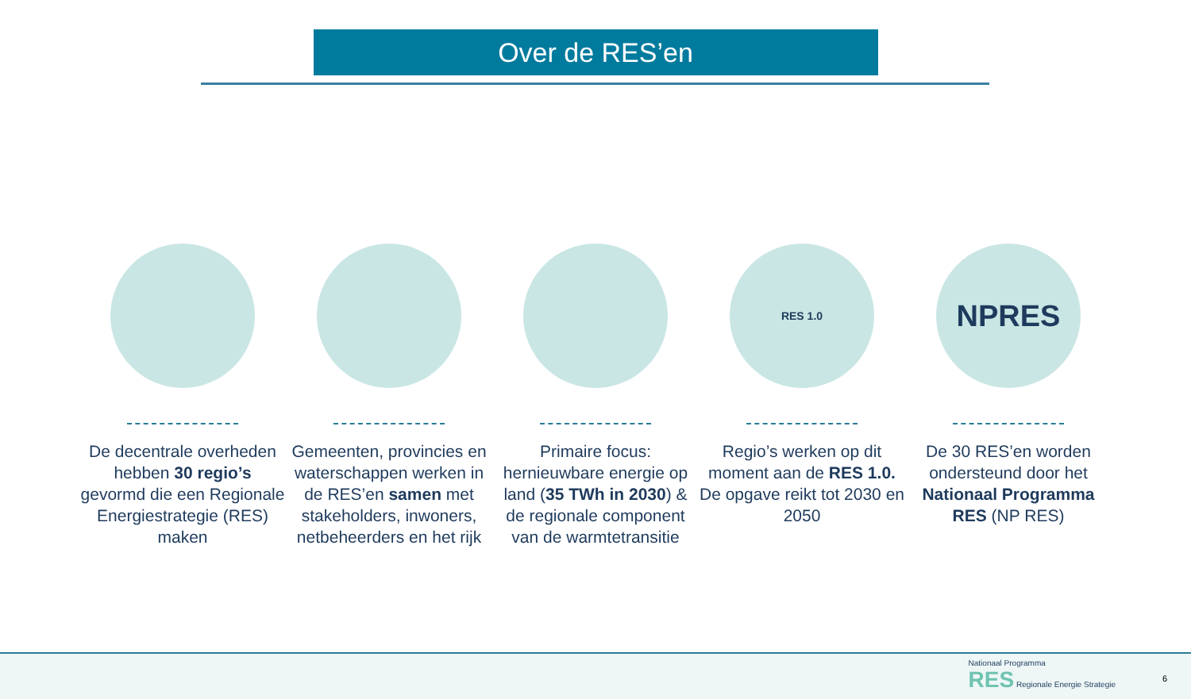Over de RES’en
De decentrale overheden hebben 30 regio’s gevormd die een Regionale Energiestrategie (RES) maken
Gemeenten, provincies en waterschappen werken in de RES’en samen met stakeholders, inwoners, netbeheerders en het rijk
Primaire focus: hernieuwbare energie op land (35 TWh in 2030) & de regionale component van de warmtetransitie
RES 1.0
Regio’s werken op dit moment aan de RES 1.0. De opgave reikt tot 2030 en 2050
NPRES
De 30 RES’en worden ondersteund door het Nationaal Programma RES (NP RES)
Nationaal Programma
RES Regionale Energie Strategie
6